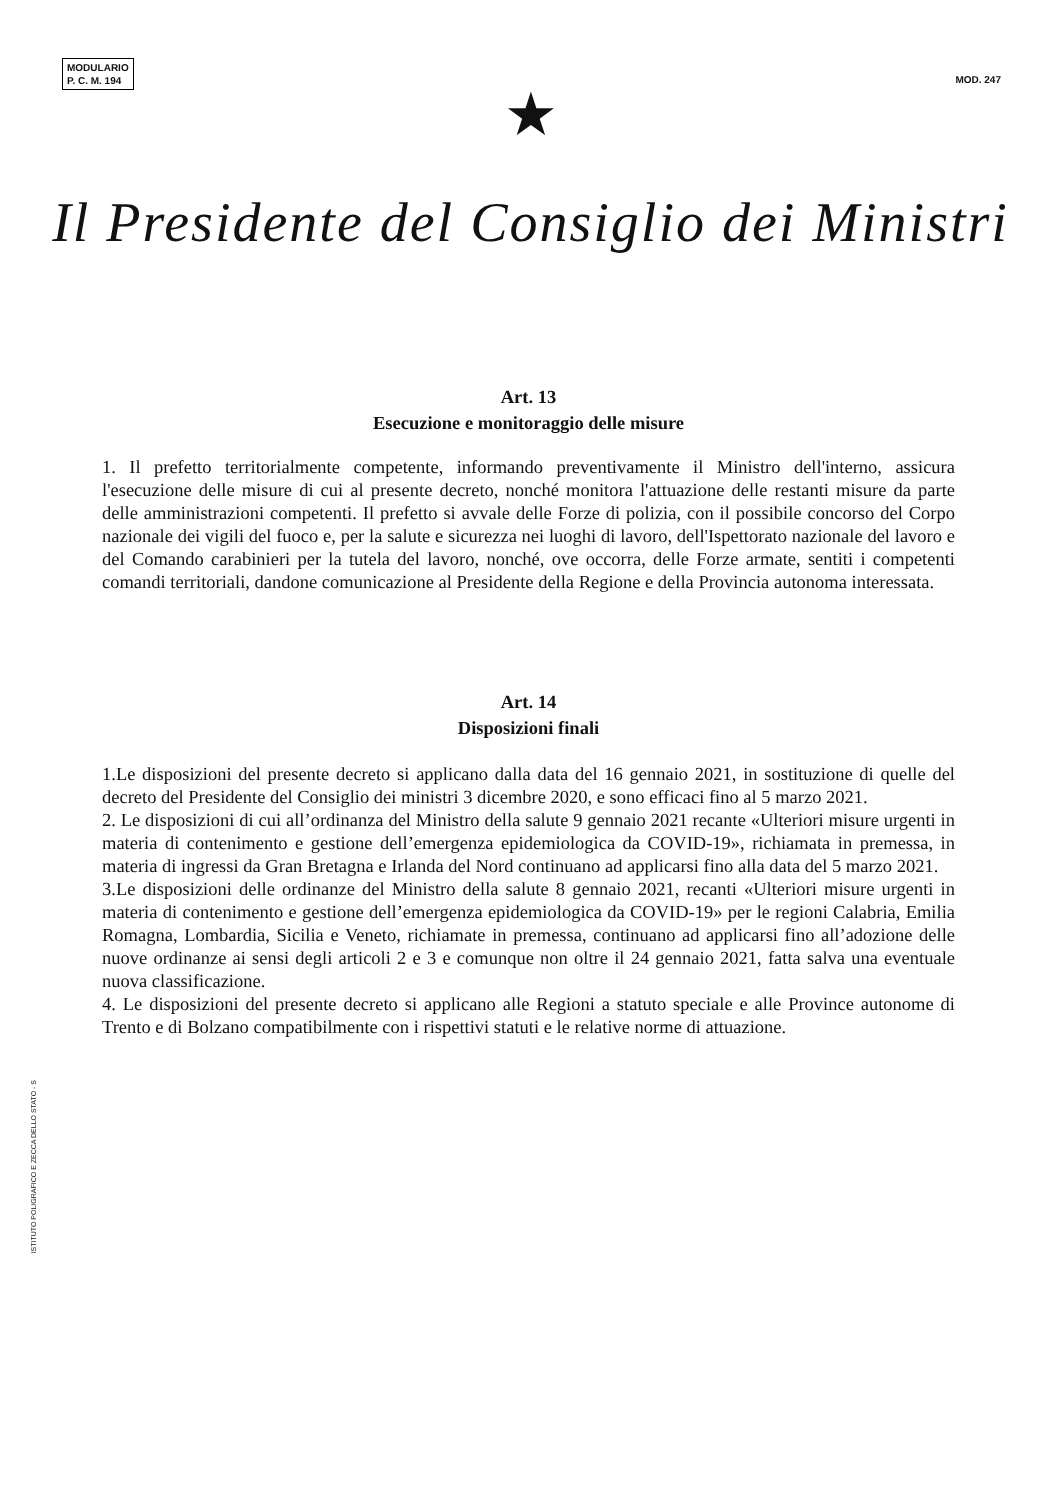MODULARIO
P. C. M. 194
MOD. 247
★
Il Presidente del Consiglio dei Ministri
Art. 13
Esecuzione e monitoraggio delle misure
1. Il prefetto territorialmente competente, informando preventivamente il Ministro dell'interno, assicura l'esecuzione delle misure di cui al presente decreto, nonché monitora l'attuazione delle restanti misure da parte delle amministrazioni competenti. Il prefetto si avvale delle Forze di polizia, con il possibile concorso del Corpo nazionale dei vigili del fuoco e, per la salute e sicurezza nei luoghi di lavoro, dell'Ispettorato nazionale del lavoro e del Comando carabinieri per la tutela del lavoro, nonché, ove occorra, delle Forze armate, sentiti i competenti comandi territoriali, dandone comunicazione al Presidente della Regione e della Provincia autonoma interessata.
Art. 14
Disposizioni finali
1.Le disposizioni del presente decreto si applicano dalla data del 16 gennaio 2021, in sostituzione di quelle del decreto del Presidente del Consiglio dei ministri 3 dicembre 2020, e sono efficaci fino al 5 marzo 2021.
2. Le disposizioni di cui all’ordinanza del Ministro della salute 9 gennaio 2021 recante «Ulteriori misure urgenti in materia di contenimento e gestione dell’emergenza epidemiologica da COVID-19», richiamata in premessa, in materia di ingressi da Gran Bretagna e Irlanda del Nord continuano ad applicarsi fino alla data del 5 marzo 2021.
3.Le disposizioni delle ordinanze del Ministro della salute 8 gennaio 2021, recanti «Ulteriori misure urgenti in materia di contenimento e gestione dell’emergenza epidemiologica da COVID-19» per le regioni Calabria, Emilia Romagna, Lombardia, Sicilia e Veneto, richiamate in premessa, continuano ad applicarsi fino all’adozione delle nuove ordinanze ai sensi degli articoli 2 e 3 e comunque non oltre il 24 gennaio 2021, fatta salva una eventuale nuova classificazione.
4. Le disposizioni del presente decreto si applicano alle Regioni a statuto speciale e alle Province autonome di Trento e di Bolzano compatibilmente con i rispettivi statuti e le relative norme di attuazione.
ISTITUTO POLIGRAFICO E ZECCA DELLO STATO - S